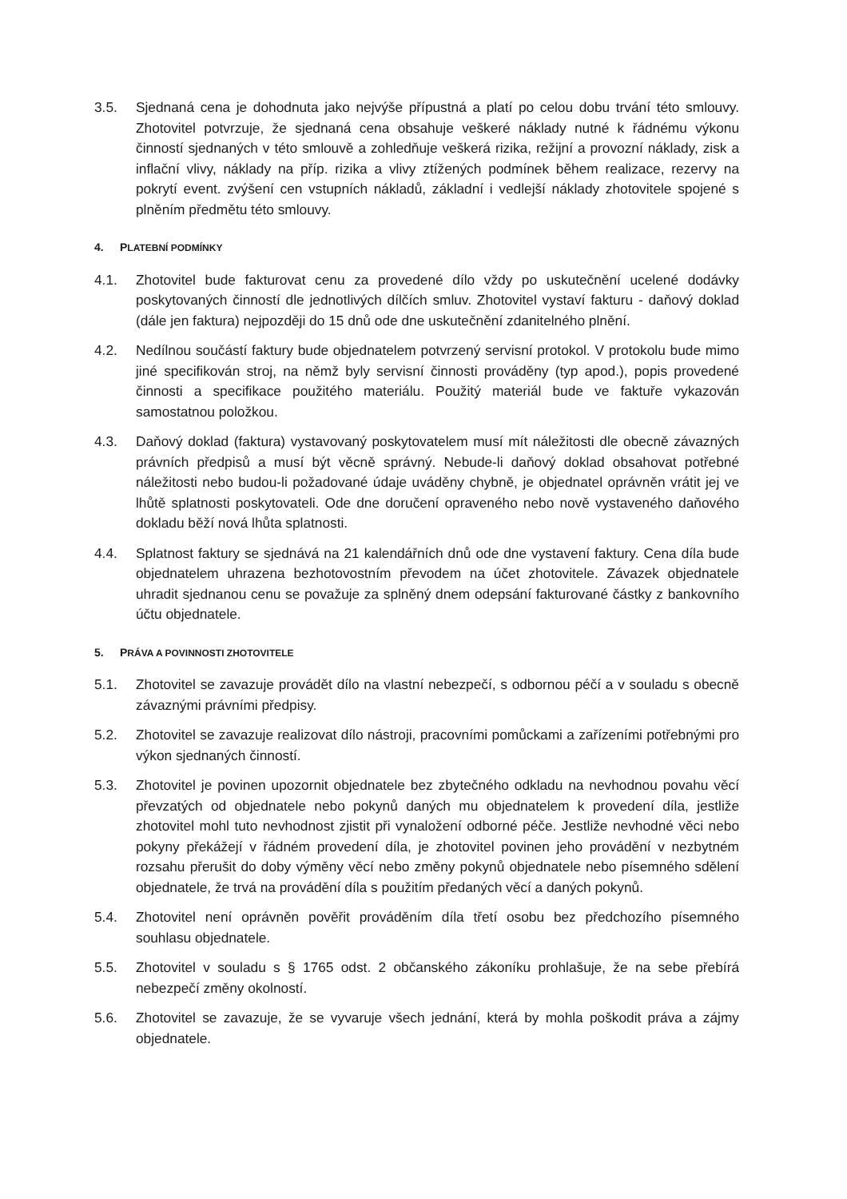3.5. Sjednaná cena je dohodnuta jako nejvýše přípustná a platí po celou dobu trvání této smlouvy. Zhotovitel potvrzuje, že sjednaná cena obsahuje veškeré náklady nutné k řádnému výkonu činností sjednaných v této smlouvě a zohledňuje veškerá rizika, režijní a provozní náklady, zisk a inflační vlivy, náklady na příp. rizika a vlivy ztížených podmínek během realizace, rezervy na pokrytí event. zvýšení cen vstupních nákladů, základní i vedlejší náklady zhotovitele spojené s plněním předmětu této smlouvy.
4. PLATEBNÍ PODMÍNKY
4.1. Zhotovitel bude fakturovat cenu za provedené dílo vždy po uskutečnění ucelené dodávky poskytovaných činností dle jednotlivých dílčích smluv. Zhotovitel vystaví fakturu - daňový doklad (dále jen faktura) nejpozději do 15 dnů ode dne uskutečnění zdanitelného plnění.
4.2. Nedílnou součástí faktury bude objednatelem potvrzený servisní protokol. V protokolu bude mimo jiné specifikován stroj, na němž byly servisní činnosti prováděny (typ apod.), popis provedené činnosti a specifikace použitého materiálu. Použitý materiál bude ve faktuře vykazován samostatnou položkou.
4.3. Daňový doklad (faktura) vystavovaný poskytovatelem musí mít náležitosti dle obecně závazných právních předpisů a musí být věcně správný. Nebude-li daňový doklad obsahovat potřebné náležitosti nebo budou-li požadované údaje uváděny chybně, je objednatel oprávněn vrátit jej ve lhůtě splatnosti poskytovateli. Ode dne doručení opraveného nebo nově vystaveného daňového dokladu běží nová lhůta splatnosti.
4.4. Splatnost faktury se sjednává na 21 kalendářních dnů ode dne vystavení faktury. Cena díla bude objednatelem uhrazena bezhotovostním převodem na účet zhotovitele. Závazek objednatele uhradit sjednanou cenu se považuje za splněný dnem odepsání fakturované částky z bankovního účtu objednatele.
5. PRÁVA A POVINNOSTI ZHOTOVITELE
5.1. Zhotovitel se zavazuje provádět dílo na vlastní nebezpečí, s odbornou péčí a v souladu s obecně závaznými právními předpisy.
5.2. Zhotovitel se zavazuje realizovat dílo nástroji, pracovními pomůckami a zařízeními potřebnými pro výkon sjednaných činností.
5.3. Zhotovitel je povinen upozornit objednatele bez zbytečného odkladu na nevhodnou povahu věcí převzatých od objednatele nebo pokynů daných mu objednatelem k provedení díla, jestliže zhotovitel mohl tuto nevhodnost zjistit při vynaložení odborné péče. Jestliže nevhodné věci nebo pokyny překážejí v řádném provedení díla, je zhotovitel povinen jeho provádění v nezbytném rozsahu přerušit do doby výměny věcí nebo změny pokynů objednatele nebo písemného sdělení objednatele, že trvá na provádění díla s použitím předaných věcí a daných pokynů.
5.4. Zhotovitel není oprávněn pověřit prováděním díla třetí osobu bez předchozího písemného souhlasu objednatele.
5.5. Zhotovitel v souladu s § 1765 odst. 2 občanského zákoníku prohlašuje, že na sebe přebírá nebezpečí změny okolností.
5.6. Zhotovitel se zavazuje, že se vyvaruje všech jednání, která by mohla poškodit práva a zájmy objednatele.